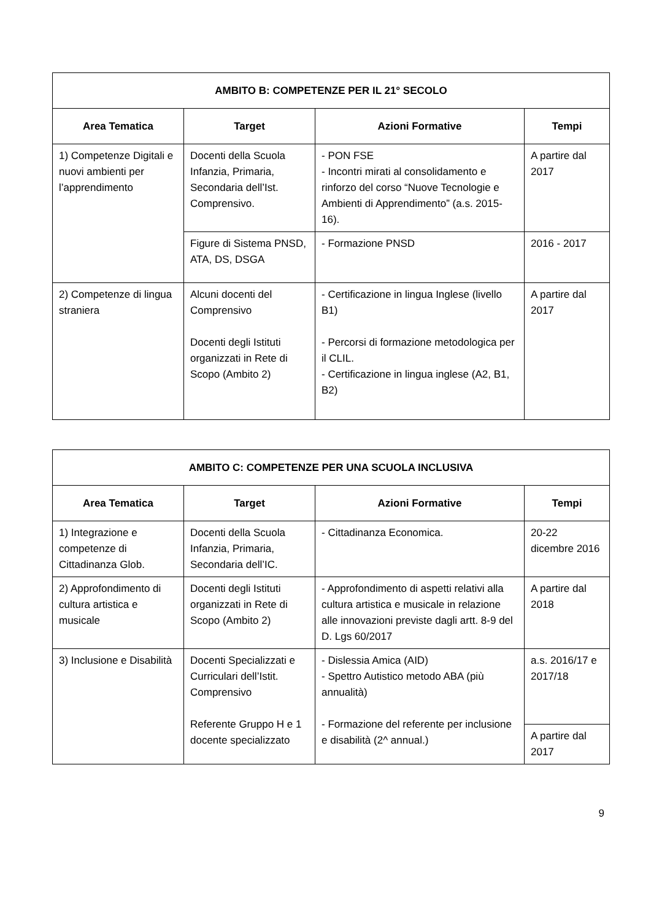| AMBITO B: COMPETENZE PER IL 21° SECOLO | | | |
| --- | --- | --- | --- |
| Area Tematica | Target | Azioni Formative | Tempi |
| 1) Competenze Digitali e nuovi ambienti per l’apprendimento | Docenti della Scuola Infanzia, Primaria, Secondaria dell’Ist. Comprensivo. | - PON FSE - Incontri mirati al consolidamento e rinforzo del corso “Nuove Tecnologie e Ambienti di Apprendimento” (a.s. 2015-16). | A partire dal 2017 |
| | Figure di Sistema PNSD, ATA, DS, DSGA | - Formazione PNSD | 2016 - 2017 |
| 2) Competenze di lingua straniera | Alcuni docenti del Comprensivo Docenti degli Istituti organizzati in Rete di Scopo (Ambito 2) | - Certificazione in lingua Inglese (livello B1) - Percorsi di formazione metodologica per il CLIL. - Certificazione in lingua inglese (A2, B1, B2) | A partire dal 2017 |
| AMBITO C: COMPETENZE PER UNA SCUOLA INCLUSIVA | | | |
| --- | --- | --- | --- |
| Area Tematica | Target | Azioni Formative | Tempi |
| 1) Integrazione e competenze di Cittadinanza Glob. | Docenti della Scuola Infanzia, Primaria, Secondaria dell’IC. | - Cittadinanza Economica. | 20-22 dicembre 2016 |
| 2) Approfondimento di cultura artistica e musicale | Docenti degli Istituti organizzati in Rete di Scopo (Ambito 2) | - Approfondimento di aspetti relativi alla cultura artistica e musicale in relazione alle innovazioni previste dagli artt. 8-9 del D. Lgs 60/2017 | A partire dal 2018 |
| 3) Inclusione e Disabilità | Docenti Specializzati e Curriculari dell’Istit. Comprensivo Referente Gruppo H e 1 docente specializzato | - Dislessia Amica (AID) - Spettro Autistico metodo ABA (più annualità) - Formazione del referente per inclusione e disabilità (2^ annual.) | a.s. 2016/17 e 2017/18 |
| | | | A partire dal 2017 |
9